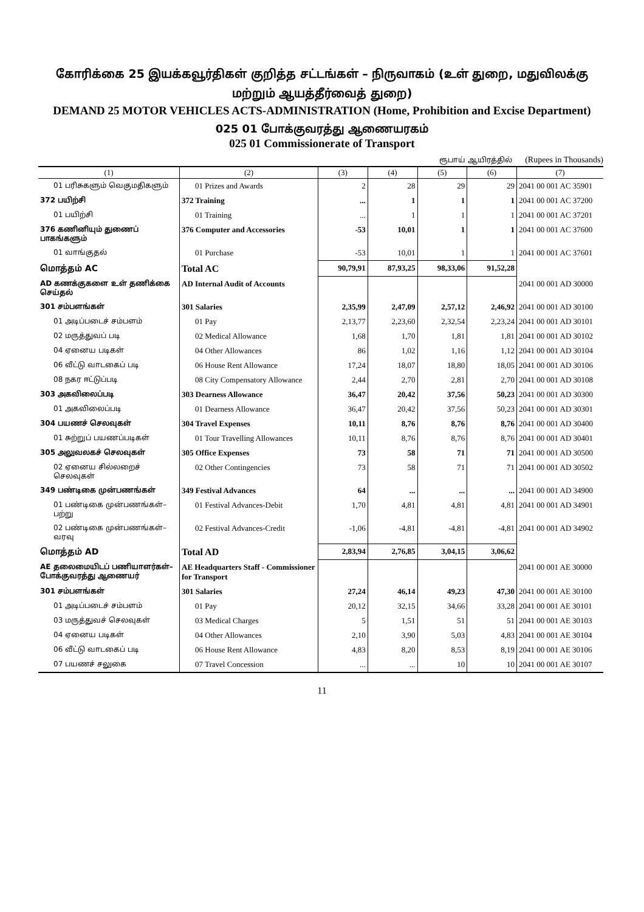கோரிக்கை 25 இயக்கவூர்திகள் குறித்த சட்டங்கள் – நிருவாகம் (உள் துறை, மதுவிலக்கு மற்றும் ஆயத்தீர்வைத் துறை)
DEMAND 25 MOTOR VEHICLES ACTS-ADMINISTRATION (Home, Prohibition and Excise Department)
025 01 போக்குவரத்து ஆணையரகம்
025 01 Commissionerate of Transport
ரூபாய் ஆயிரத்தில் (Rupees in Thousands)
| (1) | (2) | (3) | (4) | (5) | (6) | (7) |
| --- | --- | --- | --- | --- | --- | --- |
| 01 பரிசுகளும் வெகுமதிகளும் | 01 Prizes and Awards | 2 | 28 | 29 | 29 | 2041 00 001 AC 35901 |
| 372 பயிற்சி | 372 Training | ... | 1 | 1 | 1 | 2041 00 001 AC 37200 |
| 01 பயிற்சி | 01 Training | ... | 1 | 1 | 1 | 2041 00 001 AC 37201 |
| 376 கணினியும் துணைப் பாகங்களும் | 376 Computer and Accessories | -53 | 10,01 | 1 | 1 | 2041 00 001 AC 37600 |
| 01 வாங்குதல் | 01 Purchase | -53 | 10,01 | 1 | 1 | 2041 00 001 AC 37601 |
| மொத்தம் AC | Total AC | 90,79,91 | 87,93,25 | 98,33,06 | 91,52,28 | |
| AD கணக்குகளை உள் தணிக்கை செய்தல் | AD Internal Audit of Accounts | | | | | 2041 00 001 AD 30000 |
| 301 சம்பளங்கள் | 301 Salaries | 2,35,99 | 2,47,09 | 2,57,12 | 2,46,92 | 2041 00 001 AD 30100 |
| 01 அடிப்படைச் சம்பளம் | 01 Pay | 2,13,77 | 2,23,60 | 2,32,54 | 2,23,24 | 2041 00 001 AD 30101 |
| 02 மருத்துவப் படி | 02 Medical Allowance | 1,68 | 1,70 | 1,81 | 1,81 | 2041 00 001 AD 30102 |
| 04 ஏனைய படிகள் | 04 Other Allowances | 86 | 1,02 | 1,16 | 1,12 | 2041 00 001 AD 30104 |
| 06 வீட்டு வாடகைப் படி | 06 House Rent Allowance | 17,24 | 18,07 | 18,80 | 18,05 | 2041 00 001 AD 30106 |
| 08 நகர ஈட்டுப்படி | 08 City Compensatory Allowance | 2,44 | 2,70 | 2,81 | 2,70 | 2041 00 001 AD 30108 |
| 303 அகவிலைப்படி | 303 Dearness Allowance | 36,47 | 20,42 | 37,56 | 50,23 | 2041 00 001 AD 30300 |
| 01 அகவிலைப்படி | 01 Dearness Allowance | 36,47 | 20,42 | 37,56 | 50,23 | 2041 00 001 AD 30301 |
| 304 பயணச் செலவுகள் | 304 Travel Expenses | 10,11 | 8,76 | 8,76 | 8,76 | 2041 00 001 AD 30400 |
| 01 சுற்றுப் பயணப்படிகள் | 01 Tour Travelling Allowances | 10,11 | 8,76 | 8,76 | 8,76 | 2041 00 001 AD 30401 |
| 305 அலுவலகச் செலவுகள் | 305 Office Expenses | 73 | 58 | 71 | 71 | 2041 00 001 AD 30500 |
| 02 ஏனைய சில்லறைச் செலவுகள் | 02 Other Contingencies | 73 | 58 | 71 | 71 | 2041 00 001 AD 30502 |
| 349 பண்டிகை முன்பணங்கள் | 349 Festival Advances | 64 | ... | ... | ... | 2041 00 001 AD 34900 |
| 01 பண்டிகை முன்பணங்கள்–பற்று | 01 Festival Advances-Debit | 1,70 | 4,81 | 4,81 | 4,81 | 2041 00 001 AD 34901 |
| 02 பண்டிகை முன்பணங்கள்–வரவு | 02 Festival Advances-Credit | -1,06 | -4,81 | -4,81 | -4,81 | 2041 00 001 AD 34902 |
| மொத்தம் AD | Total AD | 2,83,94 | 2,76,85 | 3,04,15 | 3,06,62 | |
| AE தலைமையிடப் பணியாளர்கள்–போக்குவரத்து ஆணையர் | AE Headquarters Staff - Commissioner for Transport | | | | | 2041 00 001 AE 30000 |
| 301 சம்பளங்கள் | 301 Salaries | 27,24 | 46,14 | 49,23 | 47,30 | 2041 00 001 AE 30100 |
| 01 அடிப்படைச் சம்பளம் | 01 Pay | 20,12 | 32,15 | 34,66 | 33,28 | 2041 00 001 AE 30101 |
| 03 மருத்துவச் செலவுகள் | 03 Medical Charges | 5 | 1,51 | 51 | 51 | 2041 00 001 AE 30103 |
| 04 ஏனைய படிகள் | 04 Other Allowances | 2,10 | 3,90 | 5,03 | 4,83 | 2041 00 001 AE 30104 |
| 06 வீட்டு வாடகைப் படி | 06 House Rent Allowance | 4,83 | 8,20 | 8,53 | 8,19 | 2041 00 001 AE 30106 |
| 07 பயணச் சலுகை | 07 Travel Concession | ... | ... | 10 | 10 | 2041 00 001 AE 30107 |
11